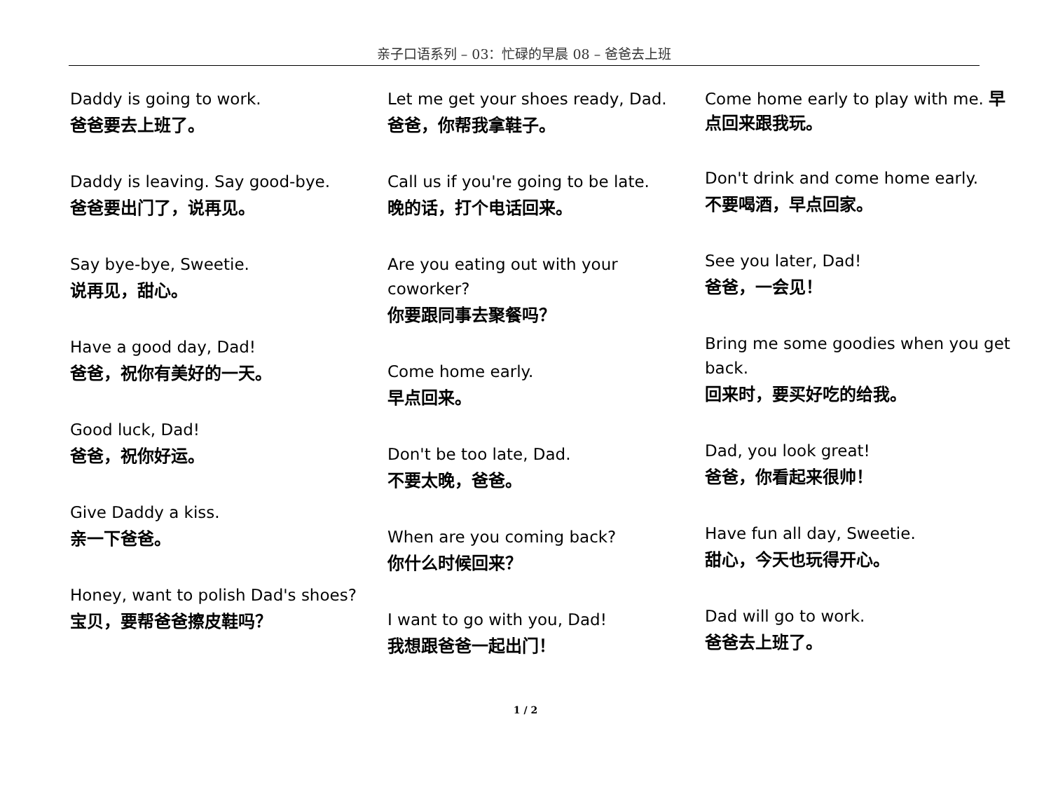亲子口语系列 – 03：忙碌的早晨 08 – 爸爸去上班
Daddy is going to work.
爸爸要去上班了。
Daddy is leaving. Say good-bye.
爸爸要出门了，说再见。
Say bye-bye, Sweetie.
说再见，甜心。
Have a good day, Dad!
爸爸，祝你有美好的一天。
Good luck, Dad!
爸爸，祝你好运。
Give Daddy a kiss.
亲一下爸爸。
Honey, want to polish Dad's shoes?
宝贝，要帮爸爸擦皮鞋吗？
Let me get your shoes ready, Dad.
爸爸，你帮我拿鞋子。
Call us if you're going to be late.
晚的话，打个电话回来。
Are you eating out with your coworker?
你要跟同事去聚餐吗？
Come home early.
早点回来。
Don't be too late, Dad.
不要太晚，爸爸。
When are you coming back?
你什么时候回来？
I want to go with you, Dad!
我想跟爸爸一起出门！
Come home early to play with me. 早点回来跟我玩。
Don't drink and come home early.
不要喝酒，早点回家。
See you later, Dad!
爸爸，一会见！
Bring me some goodies when you get back.
回来时，要买好吃的给我。
Dad, you look great!
爸爸，你看起来很帅！
Have fun all day, Sweetie.
甜心，今天也玩得开心。
Dad will go to work.
爸爸去上班了。
1 / 2